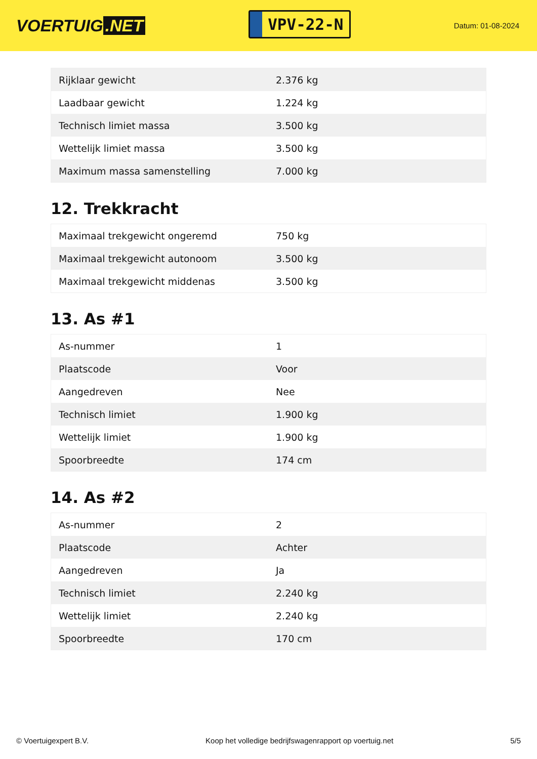VOERTUIG.NET
VPV-22-N
Datum: 01-08-2024
| Rijklaar gewicht | 2.376 kg |
| Laadbaar gewicht | 1.224 kg |
| Technisch limiet massa | 3.500 kg |
| Wettelijk limiet massa | 3.500 kg |
| Maximum massa samenstelling | 7.000 kg |
12. Trekkracht
| Maximaal trekgewicht ongeremd | 750 kg |
| Maximaal trekgewicht autonoom | 3.500 kg |
| Maximaal trekgewicht middenas | 3.500 kg |
13. As #1
| As-nummer | 1 |
| Plaatscode | Voor |
| Aangedreven | Nee |
| Technisch limiet | 1.900 kg |
| Wettelijk limiet | 1.900 kg |
| Spoorbreedte | 174 cm |
14. As #2
| As-nummer | 2 |
| Plaatscode | Achter |
| Aangedreven | Ja |
| Technisch limiet | 2.240 kg |
| Wettelijk limiet | 2.240 kg |
| Spoorbreedte | 170 cm |
© Voertuigexpert B.V. Koop het volledige bedrijfswagenrapport op voertuig.net 5/5